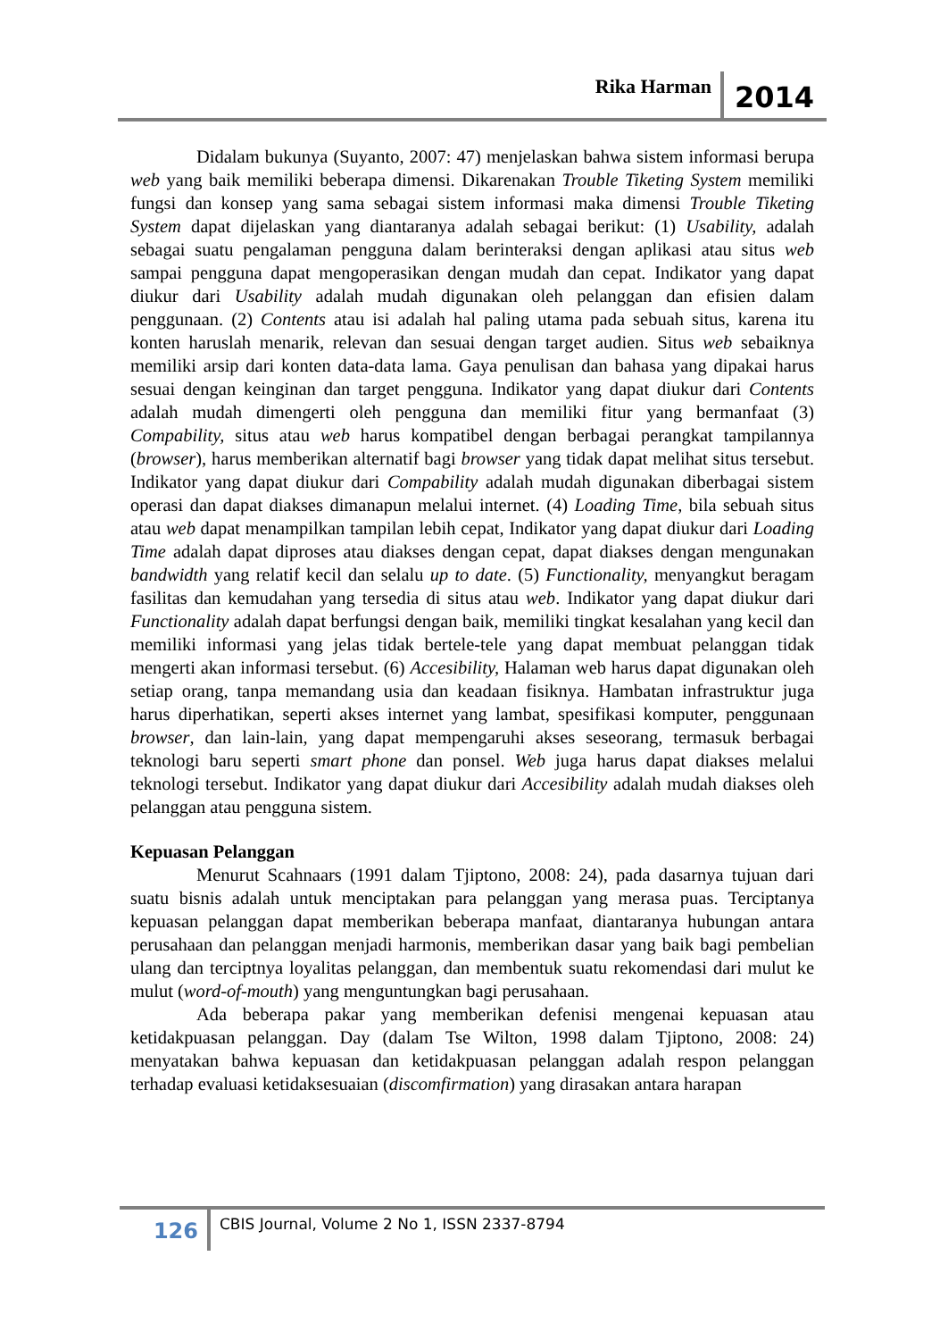Rika Harman 2014
Didalam bukunya (Suyanto, 2007: 47) menjelaskan bahwa sistem informasi berupa web yang baik memiliki beberapa dimensi. Dikarenakan Trouble Tiketing System memiliki fungsi dan konsep yang sama sebagai sistem informasi maka dimensi Trouble Tiketing System dapat dijelaskan yang diantaranya adalah sebagai berikut: (1) Usability, adalah sebagai suatu pengalaman pengguna dalam berinteraksi dengan aplikasi atau situs web sampai pengguna dapat mengoperasikan dengan mudah dan cepat. Indikator yang dapat diukur dari Usability adalah mudah digunakan oleh pelanggan dan efisien dalam penggunaan. (2) Contents atau isi adalah hal paling utama pada sebuah situs, karena itu konten haruslah menarik, relevan dan sesuai dengan target audien. Situs web sebaiknya memiliki arsip dari konten data-data lama. Gaya penulisan dan bahasa yang dipakai harus sesuai dengan keinginan dan target pengguna. Indikator yang dapat diukur dari Contents adalah mudah dimengerti oleh pengguna dan memiliki fitur yang bermanfaat (3) Compability, situs atau web harus kompatibel dengan berbagai perangkat tampilannya (browser), harus memberikan alternatif bagi browser yang tidak dapat melihat situs tersebut. Indikator yang dapat diukur dari Compability adalah mudah digunakan diberbagai sistem operasi dan dapat diakses dimanapun melalui internet. (4) Loading Time, bila sebuah situs atau web dapat menampilkan tampilan lebih cepat, Indikator yang dapat diukur dari Loading Time adalah dapat diproses atau diakses dengan cepat, dapat diakses dengan mengunakan bandwidth yang relatif kecil dan selalu up to date. (5) Functionality, menyangkut beragam fasilitas dan kemudahan yang tersedia di situs atau web. Indikator yang dapat diukur dari Functionality adalah dapat berfungsi dengan baik, memiliki tingkat kesalahan yang kecil dan memiliki informasi yang jelas tidak bertele-tele yang dapat membuat pelanggan tidak mengerti akan informasi tersebut. (6) Accesibility, Halaman web harus dapat digunakan oleh setiap orang, tanpa memandang usia dan keadaan fisiknya. Hambatan infrastruktur juga harus diperhatikan, seperti akses internet yang lambat, spesifikasi komputer, penggunaan browser, dan lain-lain, yang dapat mempengaruhi akses seseorang, termasuk berbagai teknologi baru seperti smart phone dan ponsel. Web juga harus dapat diakses melalui teknologi tersebut. Indikator yang dapat diukur dari Accesibility adalah mudah diakses oleh pelanggan atau pengguna sistem.
Kepuasan Pelanggan
Menurut Scahnaars (1991 dalam Tjiptono, 2008: 24), pada dasarnya tujuan dari suatu bisnis adalah untuk menciptakan para pelanggan yang merasa puas. Terciptanya kepuasan pelanggan dapat memberikan beberapa manfaat, diantaranya hubungan antara perusahaan dan pelanggan menjadi harmonis, memberikan dasar yang baik bagi pembelian ulang dan terciptnya loyalitas pelanggan, dan membentuk suatu rekomendasi dari mulut ke mulut (word-of-mouth) yang menguntungkan bagi perusahaan.
Ada beberapa pakar yang memberikan defenisi mengenai kepuasan atau ketidakpuasan pelanggan. Day (dalam Tse Wilton, 1998 dalam Tjiptono, 2008: 24) menyatakan bahwa kepuasan dan ketidakpuasan pelanggan adalah respon pelanggan terhadap evaluasi ketidaksesuaian (discomfirmation) yang dirasakan antara harapan
126 CBIS Journal, Volume 2 No 1, ISSN 2337-8794